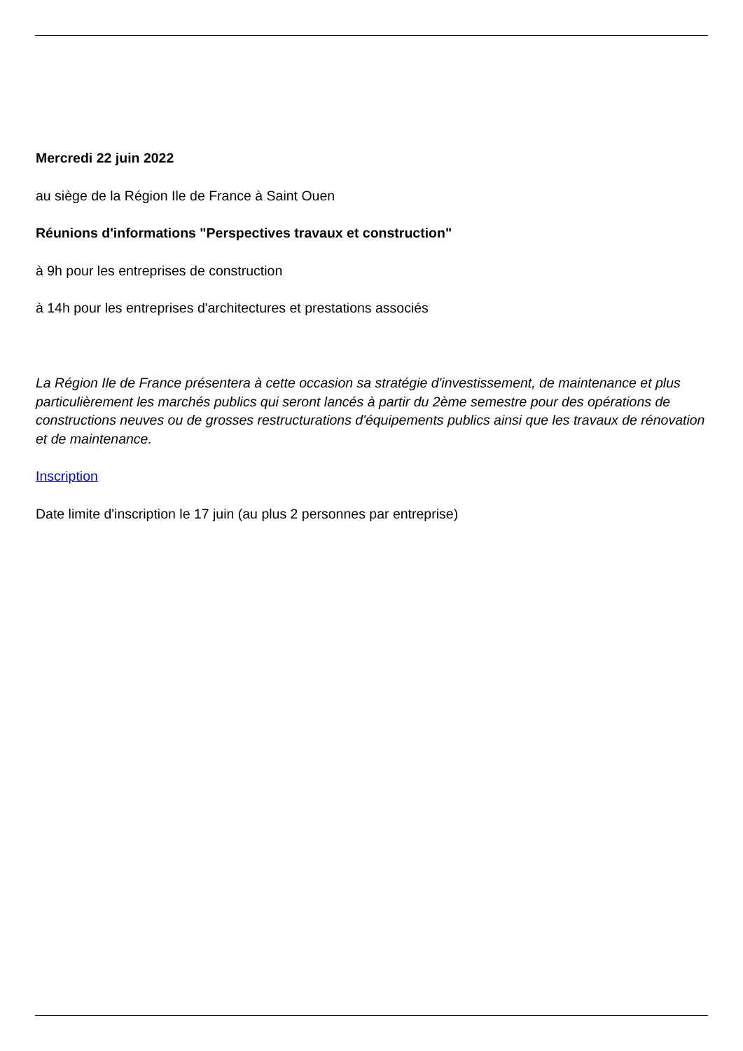Mercredi 22 juin 2022
au siège de la Région Ile de France à Saint Ouen
Réunions d'informations "Perspectives travaux et construction"
à 9h pour les entreprises de construction
à 14h pour les entreprises d'architectures et prestations associés
La Région Ile de France présentera à cette occasion sa stratégie d'investissement, de maintenance et plus particulièrement les marchés publics qui seront lancés à partir du 2ème semestre pour des opérations de constructions neuves ou de grosses restructurations d'équipements publics ainsi que les travaux de rénovation et de maintenance.
Inscription
Date limite d'inscription le 17 juin (au plus 2 personnes par entreprise)